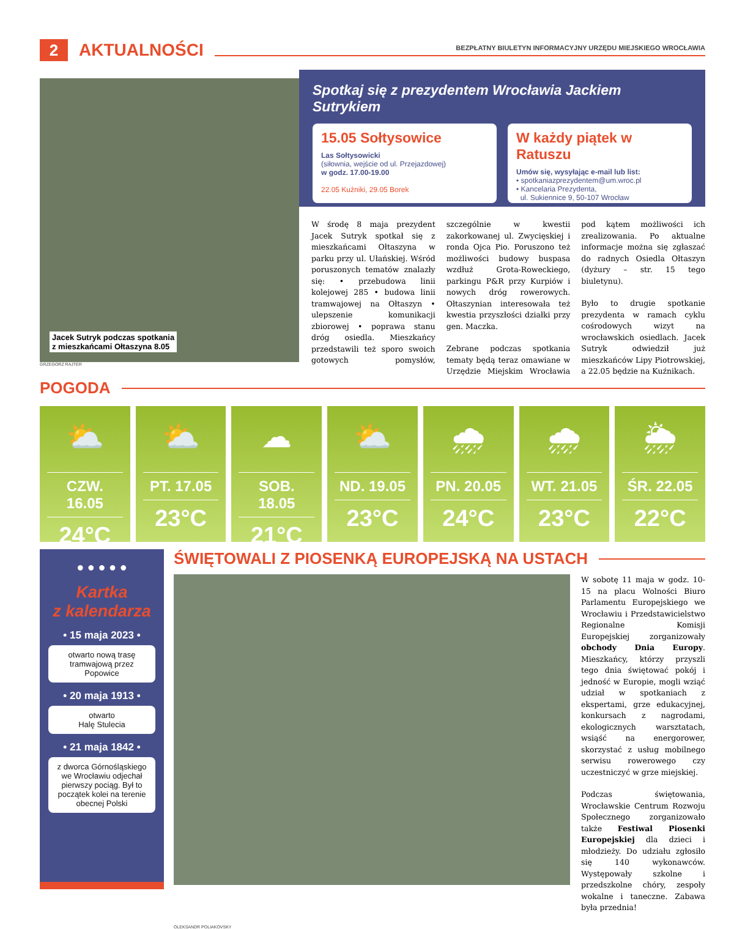2
AKTUALNOŚCI
BEZPŁATNY BIULETYN INFORMACYJNY URZĘDU MIEJSKIEGO WROCŁAWIA
Jacek Sutryk podczas spotkania
z mieszkańcami Ołtaszyna 8.05
Spotkaj się z prezydentem Wrocławia Jackiem Sutrykiem
15.05 Sołtysowice
Las Sołtysowicki
(siłownia, wejście od ul. Przejazdowej)
w godz. 17.00-19.00
22.05 Kuźniki, 29.05 Borek
W każdy piątek w Ratuszu
Umów się, wysyłając e-mail lub list:
• spotkaniazprezydentem@um.wroc.pl
• Kancelaria Prezydenta,
ul. Sukiennice 9, 50-107 Wrocław
W środę 8 maja prezydent Jacek Sutryk spotkał się z mieszkańcami Ołtaszyna w parku przy ul. Ułańskiej. Wśród poruszonych tematów znalazły się: • przebudowa linii kolejowej 285 • budowa linii tramwajowej na Ołtaszyn • ulepszenie komunikacji zbiorowej • poprawa stanu dróg osiedla. Mieszkańcy przedstawili też sporo swoich gotowych pomysłów, szczególnie w kwestii zakorkowanej ul. Zwycięskiej i ronda Ojca Pio. Poruszono też możliwości budowy buspasa wzdłuż Grota-Roweckiego, parkingu P&R przy Kurpiów i nowych dróg rowerowych. Ołtaszynian interesowała też kwestia przyszłości działki przy gen. Maczka.
Zebrane podczas spotkania tematy będą teraz omawiane w Urzędzie Miejskim Wrocławia pod kątem możliwości ich zrealizowania. Po aktualne informacje można się zgłaszać do radnych Osiedla Ołtaszyn (dyżury – str. 15 tego biuletynu).
Było to drugie spotkanie prezydenta w ramach cyklu cośrodowych wizyt na wrocławskich osiedlach. Jacek Sutryk odwiedził już mieszkańców Lipy Piotrowskiej, a 22.05 będzie na Kuźnikach.
GRZEGORZ RAJTER
POGODA
⛅
CZW. 16.05
24°C
⛅
PT. 17.05
23°C
☁
SOB. 18.05
21°C
⛅
ND. 19.05
23°C
🌧
PN. 20.05
24°C
🌧
WT. 21.05
23°C
🌦
ŚR. 22.05
22°C
● ● ● ● ●
Kartka
z kalendarza
• 15 maja 2023 •
otwarto nową trasę tramwajową przez Popowice
• 20 maja 1913 •
otwarto
Halę Stulecia
• 21 maja 1842 •
z dworca Górnośląskiego we Wrocławiu odjechał pierwszy pociąg. Był to początek kolei na terenie obecnej Polski
ŚWIĘTOWALI Z PIOSENKĄ EUROPEJSKĄ NA USTACH
W sobotę 11 maja w godz. 10-15 na placu Wolności Biuro Parlamentu Europejskiego we Wrocławiu i Przedstawicielstwo Regionalne Komisji Europejskiej zorganizowały obchody Dnia Europy. Mieszkańcy, którzy przyszli tego dnia świętować pokój i jedność w Europie, mogli wziąć udział w spotkaniach z ekspertami, grze edukacyjnej, konkursach z nagrodami, ekologicznych warsztatach, wsiąść na energorower, skorzystać z usług mobilnego serwisu rowerowego czy uczestniczyć w grze miejskiej.
Podczas świętowania, Wrocławskie Centrum Rozwoju Społecznego zorganizowało także Festiwal Piosenki Europejskiej dla dzieci i młodzieży. Do udziału zgłosiło się 140 wykonawców. Występowały szkolne i przedszkolne chóry, zespoły wokalne i taneczne. Zabawa była przednia!
OLEKSANDR POLIAKOVSKY